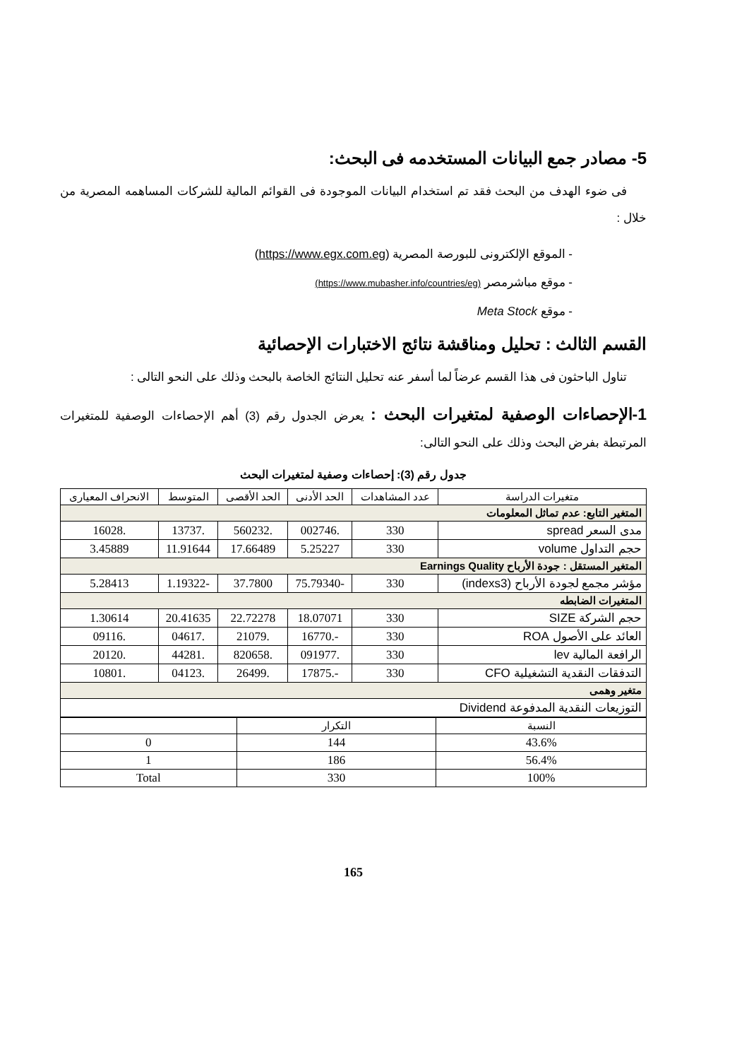5- مصادر جمع البيانات المستخدمه فى البحث:
فى ضوء الهدف من البحث فقد تم استخدام البيانات الموجودة فى القوائم المالية للشركات المساهمه المصرية من خلال :
- الموقع الإلكترونى للبورصة المصرية (https://www.egx.com.eg)
- موقع مباشرمصر (https://www.mubasher.info/countries/eg)
- موقع Meta Stock
القسم الثالث : تحليل ومناقشة نتائج الاختبارات الإحصائية
تناول الباحثون فى هذا القسم عرضاً لما أسفر عنه تحليل النتائج الخاصة بالبحث وذلك على النحو التالى :
1-الإحصاءات الوصفية لمتغيرات البحث : يعرض الجدول رقم (3) أهم الإحصاءات الوصفية للمتغيرات المرتبطة بفرض البحث وذلك على النحو التالى:
جدول رقم (3): إحصاءات وصفية لمتغيرات البحث
| متغيرات الدراسة | عدد المشاهدات | الحد الأدنى | الحد الأقصى | المتوسط | الانحراف المعيارى |
| --- | --- | --- | --- | --- | --- |
| المتغير التابع: عدم تماثل المعلومات | | | | | |
| مدى السعر spread | 330 | .002746 | .560232 | .13737 | .16028 |
| حجم التداول volume | 330 | 5.25227 | 17.66489 | 11.91644 | 3.45889 |
| المتغير المستقل : جودة الأرباح Earnings Quality | | | | | |
| مؤشر مجمع لجودة الأرباح (indexs3) | 330 | -75.79340 | 37.7800 | -1.19322 | 5.28413 |
| المتغيرات الضابطه | | | | | |
| حجم الشركة SIZE | 330 | 18.07071 | 22.72278 | 20.41635 | 1.30614 |
| العائد على الأصول ROA | 330 | -.16770 | .21079 | .04617 | .09116 |
| الرافعة المالية lev | 330 | .091977 | .820658 | .44281 | .20120 |
| التدفقات النقدية التشغيلية CFO | 330 | -.17875 | .26499 | .04123 | .10801 |
| متغير وهمى | | | | | |
| التوزيعات النقدية المدفوعة Dividend | | | | | |
| النسبة | التكرار | |
| --- | --- | --- |
| 43.6% | 144 | 0 |
| 56.4% | 186 | 1 |
| 100% | 330 | Total |
165